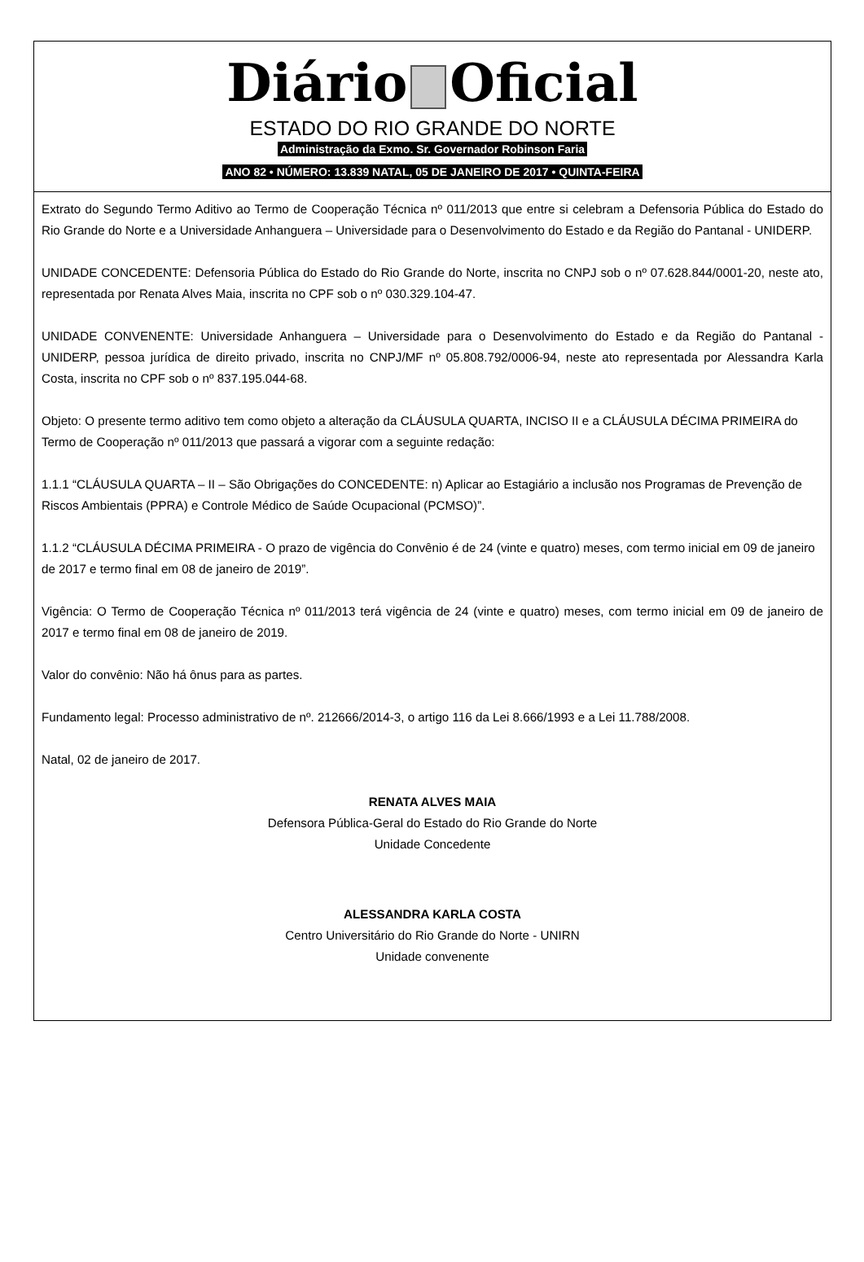Diário Oficial
ESTADO DO RIO GRANDE DO NORTE
Administração da Exmo. Sr. Governador Robinson Faria
ANO 82 • NÚMERO: 13.839 NATAL, 05 DE JANEIRO DE 2017 • QUINTA-FEIRA
Extrato do Segundo Termo Aditivo ao Termo de Cooperação Técnica nº 011/2013 que entre si celebram a Defensoria Pública do Estado do Rio Grande do Norte e a Universidade Anhanguera – Universidade para o Desenvolvimento do Estado e da Região do Pantanal - UNIDERP.
UNIDADE CONCEDENTE: Defensoria Pública do Estado do Rio Grande do Norte, inscrita no CNPJ sob o nº 07.628.844/0001-20, neste ato, representada por Renata Alves Maia, inscrita no CPF sob o nº 030.329.104-47.
UNIDADE CONVENENTE: Universidade Anhanguera – Universidade para o Desenvolvimento do Estado e da Região do Pantanal - UNIDERP, pessoa jurídica de direito privado, inscrita no CNPJ/MF nº 05.808.792/0006-94, neste ato representada por Alessandra Karla Costa, inscrita no CPF sob o nº 837.195.044-68.
Objeto: O presente termo aditivo tem como objeto a alteração da CLÁUSULA QUARTA, INCISO II e a CLÁUSULA DÉCIMA PRIMEIRA do Termo de Cooperação nº 011/2013 que passará a vigorar com a seguinte redação:
1.1.1 “CLÁUSULA QUARTA – II – São Obrigações do CONCEDENTE: n) Aplicar ao Estagiário a inclusão nos Programas de Prevenção de Riscos Ambientais (PPRA) e Controle Médico de Saúde Ocupacional (PCMSO)”.
1.1.2 “CLÁUSULA DÉCIMA PRIMEIRA - O prazo de vigência do Convênio é de 24 (vinte e quatro) meses, com termo inicial em 09 de janeiro de 2017 e termo final em 08 de janeiro de 2019”.
Vigência: O Termo de Cooperação Técnica nº 011/2013 terá vigência de 24 (vinte e quatro) meses, com termo inicial em 09 de janeiro de 2017 e termo final em 08 de janeiro de 2019.
Valor do convênio: Não há ônus para as partes.
Fundamento legal: Processo administrativo de nº. 212666/2014-3, o artigo 116 da Lei 8.666/1993 e a Lei 11.788/2008.
Natal, 02 de janeiro de 2017.
RENATA ALVES MAIA
Defensora Pública-Geral do Estado do Rio Grande do Norte
Unidade Concedente
ALESSANDRA KARLA COSTA
Centro Universitário do Rio Grande do Norte - UNIRN
Unidade convenente